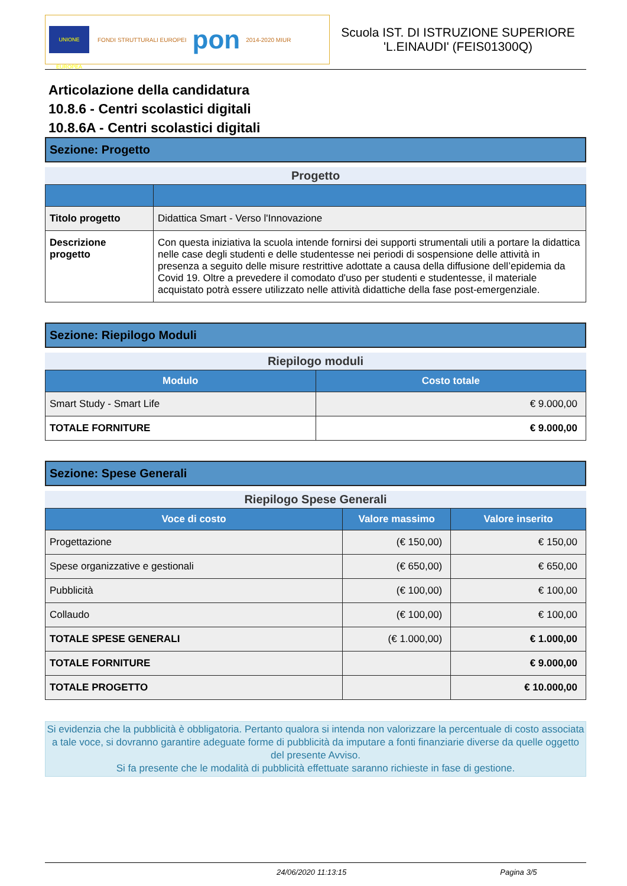UNIONE EUROPEA
FONDI STRUTTURALI EUROPEI
pon
2014-2020 MIUR
Scuola IST. DI ISTRUZIONE SUPERIORE
'L.EINAUDI' (FEIS01300Q)
Articolazione della candidatura
10.8.6 - Centri scolastici digitali
10.8.6A - Centri scolastici digitali
Sezione: Progetto
Progetto
| Titolo progetto | Didattica Smart - Verso l'Innovazione |
| Descrizione progetto | Con questa iniziativa la scuola intende fornirsi dei supporti strumentali utili a portare la didattica nelle case degli studenti e delle studentesse nei periodi di sospensione delle attività in presenza a seguito delle misure restrittive adottate a causa della diffusione dell’epidemia da Covid 19. Oltre a prevedere il comodato d'uso per studenti e studentesse, il materiale acquistato potrà essere utilizzato nelle attività didattiche della fase post-emergenziale. |
Sezione: Riepilogo Moduli
Riepilogo moduli
| Modulo | Costo totale |
| --- | --- |
| Smart Study - Smart Life | € 9.000,00 |
| TOTALE FORNITURE | € 9.000,00 |
Sezione: Spese Generali
Riepilogo Spese Generali
| Voce di costo | Valore massimo | Valore inserito |
| --- | --- | --- |
| Progettazione | (€ 150,00) | € 150,00 |
| Spese organizzative e gestionali | (€ 650,00) | € 650,00 |
| Pubblicità | (€ 100,00) | € 100,00 |
| Collaudo | (€ 100,00) | € 100,00 |
| TOTALE SPESE GENERALI | (€ 1.000,00) | € 1.000,00 |
| TOTALE FORNITURE | | € 9.000,00 |
| TOTALE PROGETTO | | € 10.000,00 |
Si evidenzia che la pubblicità è obbligatoria. Pertanto qualora si intenda non valorizzare la percentuale di costo associata a tale voce, si dovranno garantire adeguate forme di pubblicità da imputare a fonti finanziarie diverse da quelle oggetto del presente Avviso.
Si fa presente che le modalità di pubblicità effettuate saranno richieste in fase di gestione.
24/06/2020 11:13:15 Pagina 3/5